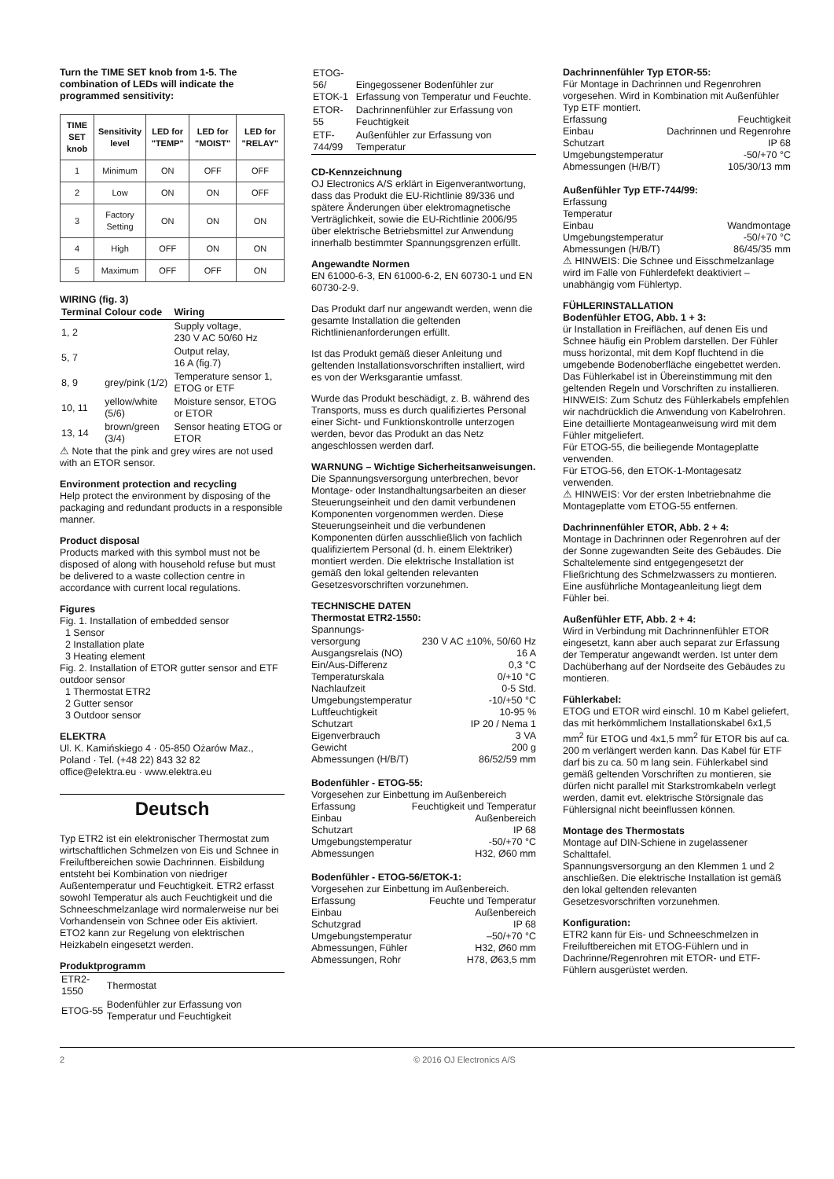Turn the TIME SET knob from 1-5. The combination of LEDs will indicate the programmed sensitivity:
| TIME SET knob | Sensitivity level | LED for "TEMP" | LED for "MOIST" | LED for "RELAY" |
| --- | --- | --- | --- | --- |
| 1 | Minimum | ON | OFF | OFF |
| 2 | Low | ON | ON | OFF |
| 3 | Factory Setting | ON | ON | ON |
| 4 | High | OFF | ON | ON |
| 5 | Maximum | OFF | OFF | ON |
WIRING (fig. 3)
| Terminal | Colour code | Wiring |
| --- | --- | --- |
| 1, 2 | | Supply voltage, 230 V AC 50/60 Hz |
| 5, 7 | | Output relay, 16 A (fig.7) |
| 8, 9 | grey/pink (1/2) | Temperature sensor 1, ETOG or ETF |
| 10, 11 | yellow/white (5/6) | Moisture sensor, ETOG or ETOR |
| 13, 14 | brown/green (3/4) | Sensor heating ETOG or ETOR |
⚠ Note that the pink and grey wires are not used with an ETOR sensor.
Environment protection and recycling
Help protect the environment by disposing of the packaging and redundant products in a responsible manner.
Product disposal
Products marked with this symbol must not be disposed of along with household refuse but must be delivered to a waste collection centre in accordance with current local regulations.
Figures
Fig. 1. Installation of embedded sensor
1 Sensor
2 Installation plate
3 Heating element
Fig. 2. Installation of ETOR gutter sensor and ETF outdoor sensor
1 Thermostat ETR2
2 Gutter sensor
3 Outdoor sensor
ELEKTRA
Ul. K. Kamińskiego 4 · 05-850 Ożarów Maz., Poland · Tel. (+48 22) 843 32 82
office@elektra.eu · www.elektra.eu
Deutsch
Typ ETR2 ist ein elektronischer Thermostat zum wirtschaftlichen Schmelzen von Eis und Schnee in Freiluftbereichen sowie Dachrinnen. Eisbildung entsteht bei Kombination von niedriger Außentemperatur und Feuchtigkeit. ETR2 erfasst sowohl Temperatur als auch Feuchtigkeit und die Schneeschmelzanlage wird normalerweise nur bei Vorhandensein von Schnee oder Eis aktiviert. ETO2 kann zur Regelung von elektrischen Heizkabeln eingesetzt werden.
Produktprogramm
| ETR2-1550 | Thermostat |
| ETOG-55 | Bodenfühler zur Erfassung von Temperatur und Feuchtigkeit |
| ETOG-56/ ETOK-1 | Eingegossener Bodenfühler zur Erfassung von Temperatur und Feuchte. |
| ETOR-55 | Dachrinnenfühler zur Erfassung von Feuchtigkeit |
| ETF-744/99 | Außenfühler zur Erfassung von Temperatur |
CD-Kennzeichnung
OJ Electronics A/S erklärt in Eigenverantwortung, dass das Produkt die EU-Richtlinie 89/336 und spätere Änderungen über elektromagnetische Verträglichkeit, sowie die EU-Richtlinie 2006/95 über elektrische Betriebsmittel zur Anwendung innerhalb bestimmter Spannungsgrenzen erfüllt.
Angewandte Normen
EN 61000-6-3, EN 61000-6-2, EN 60730-1 und EN 60730-2-9.
Das Produkt darf nur angewandt werden, wenn die gesamte Installation die geltenden Richtlinienanforderungen erfüllt.
Ist das Produkt gemäß dieser Anleitung und geltenden Installationsvorschriften installiert, wird es von der Werksgarantie umfasst.
Wurde das Produkt beschädigt, z. B. während des Transports, muss es durch qualifiziertes Personal einer Sicht- und Funktionskontrolle unterzogen werden, bevor das Produkt an das Netz angeschlossen werden darf.
WARNUNG – Wichtige Sicherheitsanweisungen.
Die Spannungsversorgung unterbrechen, bevor Montage- oder Instandhaltungsarbeiten an dieser Steuerungseinheit und den damit verbundenen Komponenten vorgenommen werden. Diese Steuerungseinheit und die verbundenen Komponenten dürfen ausschließlich von fachlich qualifiziertem Personal (d. h. einem Elektriker) montiert werden. Die elektrische Installation ist gemäß den lokal geltenden relevanten Gesetzesvorschriften vorzunehmen.
TECHNISCHE DATEN
Thermostat ETR2-1550:
Spannungs-
versorgung 230 V AC ±10%, 50/60 Hz
Ausgangsrelais (NO) 16 A
Ein/Aus-Differenz 0,3 °C
Temperaturskala 0/+10 °C
Nachlaufzeit 0-5 Std.
Umgebungstemperatur -10/+50 °C
Luftfeuchtigkeit 10-95 %
Schutzart IP 20 / Nema 1
Eigenverbrauch 3 VA
Gewicht 200 g
Abmessungen (H/B/T) 86/52/59 mm
Bodenfühler - ETOG-55:
Vorgesehen zur Einbettung im Außenbereich
Erfassung Feuchtigkeit und Temperatur
Einbau Außenbereich
Schutzart IP 68
Umgebungstemperatur -50/+70 °C
Abmessungen H32, Ø60 mm
Bodenfühler - ETOG-56/ETOK-1:
Vorgesehen zur Einbettung im Außenbereich.
Erfassung Feuchte und Temperatur
Einbau Außenbereich
Schutzgrad IP 68
Umgebungstemperatur –50/+70 °C
Abmessungen, Fühler H32, Ø60 mm
Abmessungen, Rohr H78, Ø63,5 mm
Dachrinnenfühler Typ ETOR-55:
Für Montage in Dachrinnen und Regenrohren vorgesehen. Wird in Kombination mit Außenfühler Typ ETF montiert.
Erfassung Feuchtigkeit
Einbau Dachrinnen und Regenrohre
Schutzart IP 68
Umgebungstemperatur -50/+70 °C
Abmessungen (H/B/T) 105/30/13 mm
Außenfühler Typ ETF-744/99:
Erfassung
Temperatur
Einbau Wandmontage
Umgebungstemperatur -50/+70 °C
Abmessungen (H/B/T) 86/45/35 mm
⚠ HINWEIS: Die Schnee und Eisschmelzanlage wird im Falle von Fühlerdefekt deaktiviert – unabhängig vom Fühlertyp.
FÜHLERINSTALLATION
Bodenfühler ETOG, Abb. 1 + 3:
ür Installation in Freiflächen, auf denen Eis und Schnee häufig ein Problem darstellen. Der Fühler muss horizontal, mit dem Kopf fluchtend in die umgebende Bodenoberfläche eingebettet werden. Das Fühlerkabel ist in Übereinstimmung mit den geltenden Regeln und Vorschriften zu installieren.
HINWEIS: Zum Schutz des Fühlerkabels empfehlen wir nachdrücklich die Anwendung von Kabelrohren. Eine detaillierte Montageanweisung wird mit dem Fühler mitgeliefert.
Für ETOG-55, die beiliegende Montageplatte verwenden.
Für ETOG-56, den ETOK-1-Montagesatz verwenden.
⚠ HINWEIS: Vor der ersten Inbetriebnahme die Montageplatte vom ETOG-55 entfernen.
Dachrinnenfühler ETOR, Abb. 2 + 4:
Montage in Dachrinnen oder Regenrohren auf der der Sonne zugewandten Seite des Gebäudes. Die Schaltelemente sind entgegengesetzt der Fließrichtung des Schmelzwassers zu montieren. Eine ausführliche Montageanleitung liegt dem Fühler bei.
Außenfühler ETF, Abb. 2 + 4:
Wird in Verbindung mit Dachrinnenfühler ETOR eingesetzt, kann aber auch separat zur Erfassung der Temperatur angewandt werden. Ist unter dem Dachüberhang auf der Nordseite des Gebäudes zu montieren.
Fühlerkabel:
ETOG und ETOR wird einschl. 10 m Kabel geliefert, das mit herkömmlichem Installationskabel 6x1,5 mm<sup>2</sup> für ETOG und 4x1,5 mm<sup>2</sup> für ETOR bis auf ca. 200 m verlängert werden kann. Das Kabel für ETF darf bis zu ca. 50 m lang sein. Fühlerkabel sind gemäß geltenden Vorschriften zu montieren, sie dürfen nicht parallel mit Starkstromkabeln verlegt werden, damit evt. elektrische Störsignale das Fühlersignal nicht beeinflussen können.
Montage des Thermostats
Montage auf DIN-Schiene in zugelassener Schalttafel.
Spannungsversorgung an den Klemmen 1 und 2 anschließen. Die elektrische Installation ist gemäß den lokal geltenden relevanten Gesetzesvorschriften vorzunehmen.
Konfiguration:
ETR2 kann für Eis- und Schneeschmelzen in Freiluftbereichen mit ETOG-Fühlern und in Dachrinne/Regenrohren mit ETOR- und ETF-Fühlern ausgerüstet werden.
2 © 2016 OJ Electronics A/S